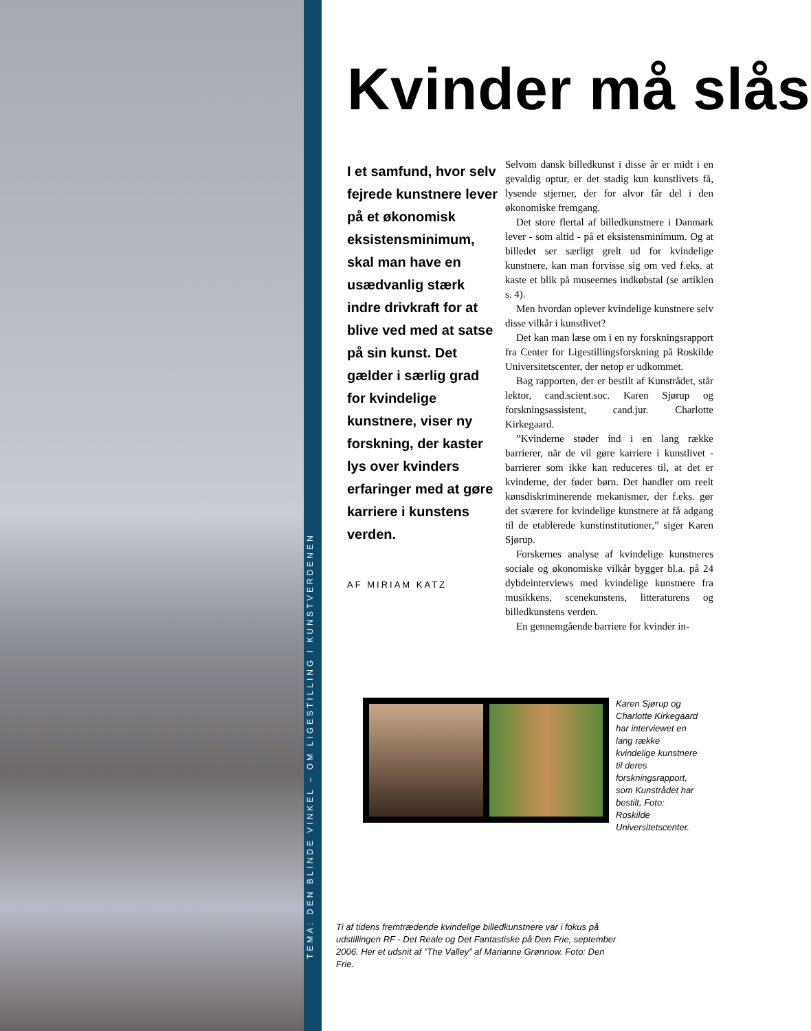TEMA: DEN BLINDE VINKEL – OM LIGESTILLING I KUNSTVERDENEN
Kvinder må slås
I et samfund, hvor selv fejrede kunstnere lever på et økonomisk eksistensminimum, skal man have en usædvanlig stærk indre drivkraft for at blive ved med at satse på sin kunst. Det gælder i særlig grad for kvindelige kunstnere, viser ny forskning, der kaster lys over kvinders erfaringer med at gøre karriere i kunstens verden.
AF MIRIAM KATZ
Selvom dansk billedkunst i disse år er midt i en gevaldig optur, er det stadig kun kunstlivets få, lysende stjerner, der for alvor får del i den økonomiske fremgang.
Det store flertal af billedkunstnere i Danmark lever - som altid - på et eksistensminimum. Og at billedet ser særligt grelt ud for kvindelige kunstnere, kan man forvisse sig om ved f.eks. at kaste et blik på museernes indkøbstal (se artiklen s. 4).
Men hvordan oplever kvindelige kunstnere selv disse vilkår i kunstlivet?
Det kan man læse om i en ny forskningsrapport fra Center for Ligestillingsforskning på Roskilde Universitetscenter, der netop er udkommet.
Bag rapporten, der er bestilt af Kunstrådet, står lektor, cand.scient.soc. Karen Sjørup og forskningsassistent, cand.jur. Charlotte Kirkegaard.
”Kvinderne støder ind i en lang række barrierer, når de vil gøre karriere i kunstlivet - barrierer som ikke kan reduceres til, at det er kvinderne, der føder børn. Det handler om reelt kønsdiskriminerende mekanismer, der f.eks. gør det sværere for kvindelige kunstnere at få adgang til de etablerede kunstinstitutioner,” siger Karen Sjørup.
Forskernes analyse af kvindelige kunstneres sociale og økonomiske vilkår bygger bl.a. på 24 dybdeinterviews med kvindelige kunstnere fra musikkens, scenekunstens, litteraturens og billedkunstens verden.
En gennemgående barriere for kvinder in-
Karen Sjørup og Charlotte Kirkegaard har interviewet en lang række kvindelige kunstnere til deres forskningsrapport, som Kunstrådet har bestilt, Foto: Roskilde Universitetscenter.
Ti af tidens fremtrædende kvindelige billedkunstnere var i fokus på udstillingen RF - Det Reale og Det Fantastiske på Den Frie, september 2006. Her et udsnit af ”The Valley” af Marianne Grønnow. Foto: Den Frie.